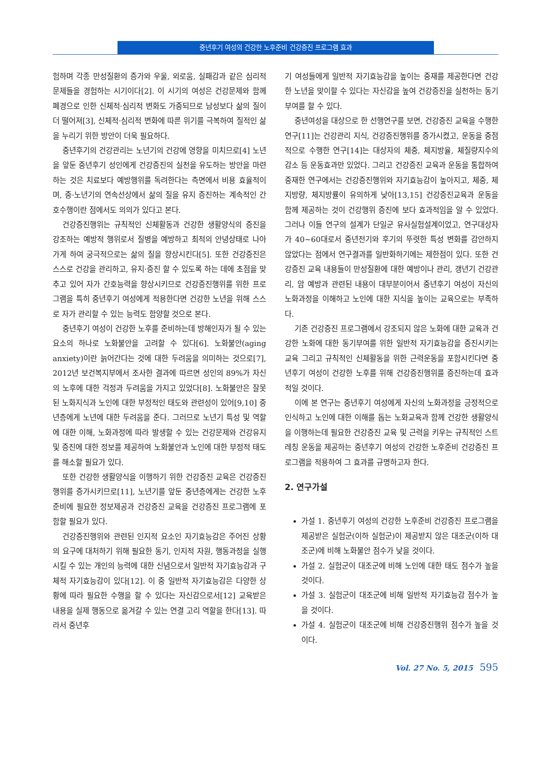중년후기 여성의 건강한 노후준비 건강증진 프로그램 효과
험하며 각종 만성질환의 증가와 우울, 외로움, 실패감과 같은 심리적 문제들을 경험하는 시기이다[2]. 이 시기의 여성은 건강문제와 함께 폐경으로 인한 신체적·심리적 변화도 가중되므로 남성보다 삶의 질이 더 떨어져[3], 신체적·심리적 변화에 따른 위기를 극복하여 질적인 삶을 누리기 위한 방안이 더욱 필요하다.
중년후기의 건강관리는 노년기의 건강에 영향을 미치므로[4] 노년을 앞둔 중년후기 성인에게 건강증진의 실천을 유도하는 방안을 마련하는 것은 치료보다 예방행위를 독려한다는 측면에서 비용 효율적이며, 중·노년기의 연속선상에서 삶의 질을 유지 증진하는 계속적인 간호수행이란 점에서도 의의가 있다고 본다.
건강증진행위는 규칙적인 신체활동과 건강한 생활양식의 증진을 강조하는 예방적 행위로서 질병을 예방하고 최적의 안녕상태로 나아가게 하여 궁극적으로는 삶의 질을 향상시킨다[5]. 또한 건강증진은 스스로 건강을 관리하고, 유지·증진 할 수 있도록 하는 데에 초점을 맞추고 있어 자가 간호능력을 향상시키므로 건강증진행위를 위한 프로그램을 특히 중년후기 여성에게 적용한다면 건강한 노년을 위해 스스로 자가 관리할 수 있는 능력도 함양할 것으로 본다.
중년후기 여성이 건강한 노후를 준비하는데 방해인자가 될 수 있는 요소의 하나로 노화불안을 고려할 수 있다[6]. 노화불안(aging anxiety)이란 늙어간다는 것에 대한 두려움을 의미하는 것으로[7], 2012년 보건복지부에서 조사한 결과에 따르면 성인의 89%가 자신의 노후에 대한 걱정과 두려움을 가지고 있었다[8]. 노화불안은 잘못된 노화지식과 노인에 대한 부정적인 태도와 관련성이 있어[9,10] 중년층에게 노년에 대한 두려움을 준다. 그러므로 노년기 특성 및 역할에 대한 이해, 노화과정에 따라 발생할 수 있는 건강문제와 건강유지 및 증진에 대한 정보를 제공하여 노화불안과 노인에 대한 부정적 태도를 해소할 필요가 있다.
또한 건강한 생활양식을 이행하기 위한 건강증진 교육은 건강증진행위를 증가시키므로[11], 노년기를 앞둔 중년층에게는 건강한 노후준비에 필요한 정보제공과 건강증진 교육을 건강증진 프로그램에 포함할 필요가 있다.
건강증진행위와 관련된 인지적 요소인 자기효능감은 주어진 상황의 요구에 대처하기 위해 필요한 동기, 인지적 자원, 행동과정을 실행시킬 수 있는 개인의 능력에 대한 신념으로서 일반적 자기효능감과 구체적 자기효능감이 있다[12]. 이 중 일반적 자기효능감은 다양한 상황에 따라 필요한 수행을 할 수 있다는 자신감으로서[12] 교육받은 내용을 실제 행동으로 옮겨갈 수 있는 연결 고리 역할을 한다[13]. 따라서 중년후
기 여성들에게 일반적 자기효능감을 높이는 중재를 제공한다면 건강한 노년을 맞이할 수 있다는 자신감을 높여 건강증진을 실천하는 동기부여를 할 수 있다.
중년여성을 대상으로 한 선행연구를 보면, 건강증진 교육을 수행한 연구[11]는 건강관리 지식, 건강증진행위를 증가시켰고, 운동을 중점적으로 수행한 연구[14]는 대상자의 체중, 체지방율, 체질량지수의 감소 등 운동효과만 있었다. 그리고 건강증진 교육과 운동을 통합하여 중재한 연구에서는 건강증진행위와 자기효능감이 높아지고, 체중, 체지방량, 체지방률이 유의하게 낮아[13,15] 건강증진교육과 운동을 함께 제공하는 것이 건강행위 증진에 보다 효과적임을 알 수 있었다. 그러나 이들 연구의 설계가 단일군 유사실험설계이었고, 연구대상자가 40~60대로서 중년전기와 후기의 뚜렷한 특성 변화를 감안하지 않았다는 점에서 연구결과를 일반화하기에는 제한점이 있다. 또한 건강증진 교육 내용들이 만성질환에 대한 예방이나 관리, 갱년기 건강관리, 암 예방과 관련된 내용이 대부분이어서 중년후기 여성이 자신의 노화과정을 이해하고 노인에 대한 지식을 높이는 교육으로는 부족하다.
기존 건강증진 프로그램에서 강조되지 않은 노화에 대한 교육과 건강한 노화에 대한 동기부여를 위한 일반적 자기효능감을 증진시키는 교육 그리고 규칙적인 신체활동을 위한 근력운동을 포함시킨다면 중년후기 여성이 건강한 노후를 위해 건강증진행위를 증진하는데 효과적일 것이다.
이에 본 연구는 중년후기 여성에게 자신의 노화과정을 긍정적으로 인식하고 노인에 대한 이해를 돕는 노화교육과 함께 건강한 생활양식을 이행하는데 필요한 건강증진 교육 및 근력을 키우는 규칙적인 스트레칭 운동을 제공하는 중년후기 여성의 건강한 노후준비 건강증진 프로그램을 적용하여 그 효과를 규명하고자 한다.
2. 연구가설
가설 1. 중년후기 여성의 건강한 노후준비 건강증진 프로그램을 제공받은 실험군(이하 실험군)이 제공받지 않은 대조군(이하 대조군)에 비해 노화불안 점수가 낮을 것이다.
가설 2. 실험군이 대조군에 비해 노인에 대한 태도 점수가 높을 것이다.
가설 3. 실험군이 대조군에 비해 일반적 자기효능감 점수가 높을 것이다.
가설 4. 실험군이 대조군에 비해 건강증진행위 점수가 높을 것이다.
Vol. 27 No. 5, 2015 595